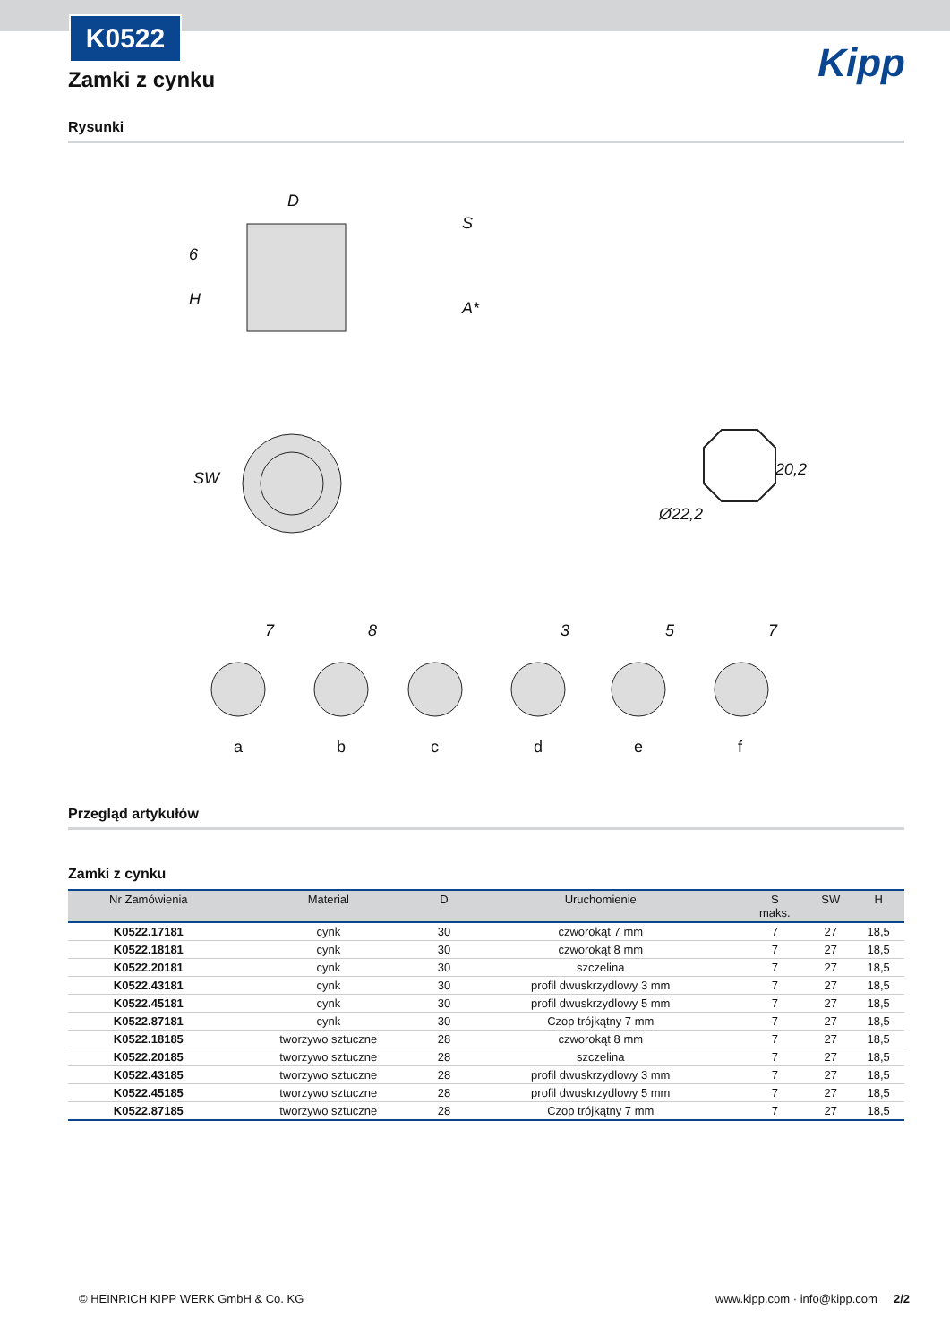K0522
Kipp
Zamki z cynku
Rysunki
D
6
H
S
A*
SW
20,2
Ø22,2
7
8
3
5
7
a
b
c
d
e
f
Przegląd artykułów
Zamki z cynku
| Nr Zamówienia | Material | D | Uruchomienie | S maks. | SW | H |
| --- | --- | --- | --- | --- | --- | --- |
| K0522.17181 | cynk | 30 | czworokąt 7 mm | 7 | 27 | 18,5 |
| K0522.18181 | cynk | 30 | czworokąt 8 mm | 7 | 27 | 18,5 |
| K0522.20181 | cynk | 30 | szczelina | 7 | 27 | 18,5 |
| K0522.43181 | cynk | 30 | profil dwuskrzydlowy 3 mm | 7 | 27 | 18,5 |
| K0522.45181 | cynk | 30 | profil dwuskrzydlowy 5 mm | 7 | 27 | 18,5 |
| K0522.87181 | cynk | 30 | Czop trójkątny 7 mm | 7 | 27 | 18,5 |
| K0522.18185 | tworzywo sztuczne | 28 | czworokąt 8 mm | 7 | 27 | 18,5 |
| K0522.20185 | tworzywo sztuczne | 28 | szczelina | 7 | 27 | 18,5 |
| K0522.43185 | tworzywo sztuczne | 28 | profil dwuskrzydlowy 3 mm | 7 | 27 | 18,5 |
| K0522.45185 | tworzywo sztuczne | 28 | profil dwuskrzydlowy 5 mm | 7 | 27 | 18,5 |
| K0522.87185 | tworzywo sztuczne | 28 | Czop trójkątny 7 mm | 7 | 27 | 18,5 |
© HEINRICH KIPP WERK GmbH & Co. KG www.kipp.com · info@kipp.com 2/2